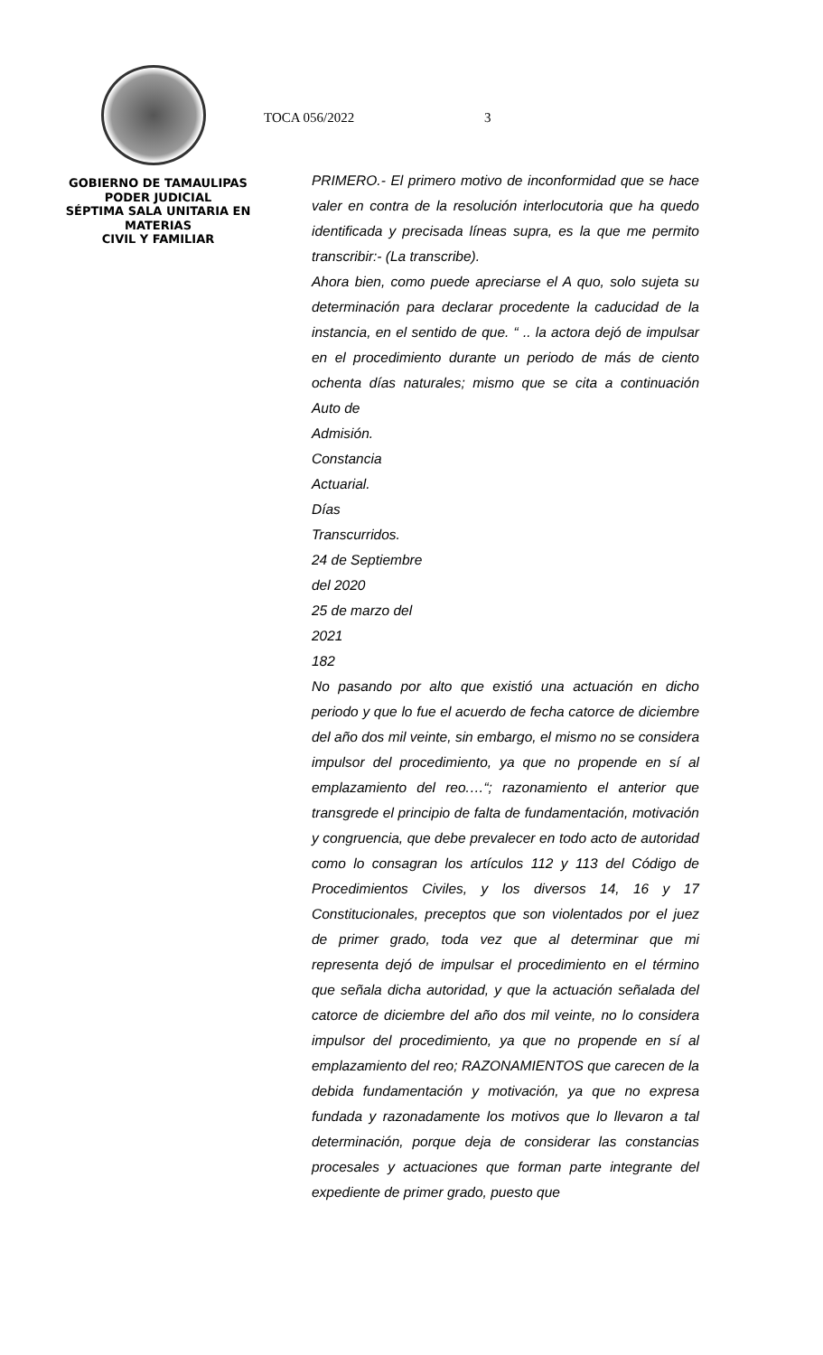TOCA 056/2022 3
GOBIERNO DE TAMAULIPAS
PODER JUDICIAL
SÉPTIMA SALA UNITARIA EN MATERIAS
CIVIL Y FAMILIAR
PRIMERO.- El primero motivo de inconformidad que se hace valer en contra de la resolución interlocutoria que ha quedo identificada y precisada líneas supra, es la que me permito transcribir:- (La transcribe).
Ahora bien, como puede apreciarse el A quo, solo sujeta su determinación para declarar procedente la caducidad de la instancia, en el sentido de que. “ .. la actora dejó de impulsar en el procedimiento durante un periodo de más de ciento ochenta días naturales; mismo que se cita a continuación Auto de
Admisión.
Constancia
Actuarial.
Días
Transcurridos.
24 de Septiembre
del 2020
25 de marzo del
2021
182
No pasando por alto que existió una actuación en dicho periodo y que lo fue el acuerdo de fecha catorce de diciembre del año dos mil veinte, sin embargo, el mismo no se considera impulsor del procedimiento, ya que no propende en sí al emplazamiento del reo.…“; razonamiento el anterior que transgrede el principio de falta de fundamentación, motivación y congruencia, que debe prevalecer en todo acto de autoridad como lo consagran los artículos 112 y 113 del Código de Procedimientos Civiles, y los diversos 14, 16 y 17 Constitucionales, preceptos que son violentados por el juez de primer grado, toda vez que al determinar que mi representa dejó de impulsar el procedimiento en el término que señala dicha autoridad, y que la actuación señalada del catorce de diciembre del año dos mil veinte, no lo considera impulsor del procedimiento, ya que no propende en sí al emplazamiento del reo; RAZONAMIENTOS que carecen de la debida fundamentación y motivación, ya que no expresa fundada y razonadamente los motivos que lo llevaron a tal determinación, porque deja de considerar las constancias procesales y actuaciones que forman parte integrante del expediente de primer grado, puesto que